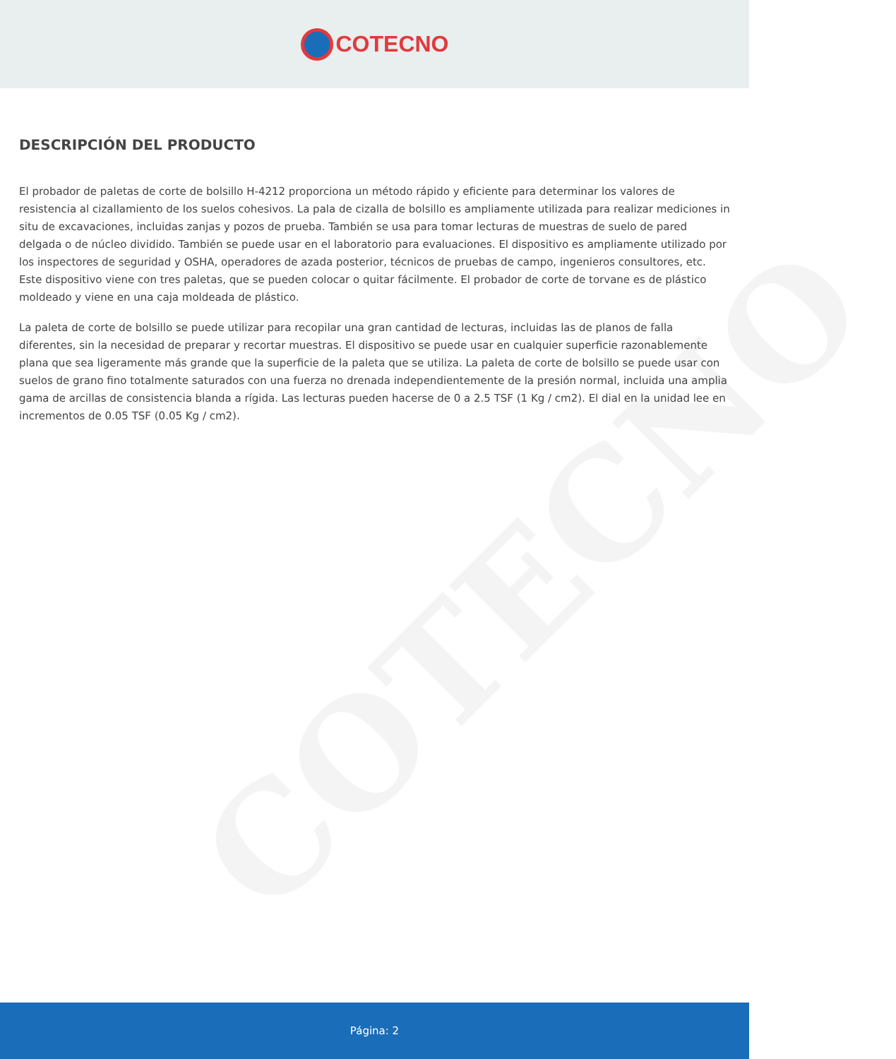COTECNO
COTECNO
DESCRIPCIÓN DEL PRODUCTO
El probador de paletas de corte de bolsillo H-4212 proporciona un método rápido y eficiente para determinar los valores de resistencia al cizallamiento de los suelos cohesivos. La pala de cizalla de bolsillo es ampliamente utilizada para realizar mediciones in situ de excavaciones, incluidas zanjas y pozos de prueba. También se usa para tomar lecturas de muestras de suelo de pared delgada o de núcleo dividido. También se puede usar en el laboratorio para evaluaciones. El dispositivo es ampliamente utilizado por los inspectores de seguridad y OSHA, operadores de azada posterior, técnicos de pruebas de campo, ingenieros consultores, etc. Este dispositivo viene con tres paletas, que se pueden colocar o quitar fácilmente. El probador de corte de torvane es de plástico moldeado y viene en una caja moldeada de plástico.
La paleta de corte de bolsillo se puede utilizar para recopilar una gran cantidad de lecturas, incluidas las de planos de falla diferentes, sin la necesidad de preparar y recortar muestras. El dispositivo se puede usar en cualquier superficie razonablemente plana que sea ligeramente más grande que la superficie de la paleta que se utiliza. La paleta de corte de bolsillo se puede usar con suelos de grano fino totalmente saturados con una fuerza no drenada independientemente de la presión normal, incluida una amplia gama de arcillas de consistencia blanda a rígida. Las lecturas pueden hacerse de 0 a 2.5 TSF (1 Kg / cm2). El dial en la unidad lee en incrementos de 0.05 TSF (0.05 Kg / cm2).
Página: 2